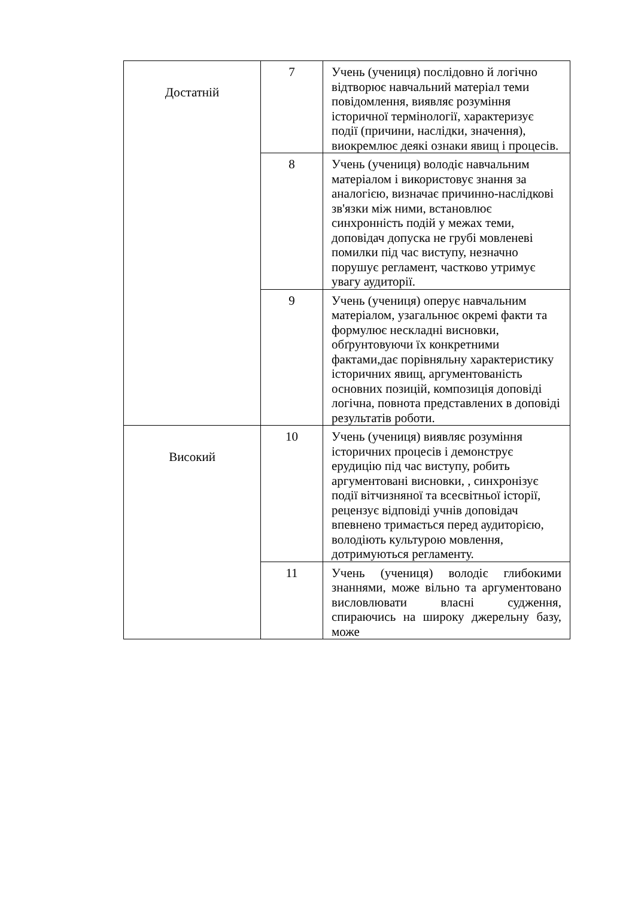| Достатній | 7 | Учень (учениця) послідовно й логічно відтворює навчальний матеріал теми повідомлення, виявляє розуміння історичної термінології, характеризує події (причини, наслідки, значення), виокремлює деякі ознаки явищ і процесів. |
| | 8 | Учень (учениця) володіє навчальним матеріалом і використовує знання за аналогією, визначає причинно-наслідкові зв'язки між ними, встановлює синхронність подій у межах теми, доповідач допуска не грубі мовленеві помилки під час виступу, незначно порушує регламент, частково утримує увагу аудиторії. |
| | 9 | Учень (учениця) оперує навчальним матеріалом, узагальнює окремі факти та формулює нескладні висновки, обґрунтовуючи їх конкретними фактами,дає порівняльну характеристику історичних явищ, аргументованість основних позицій, композиція доповіді логічна, повнота представлених в доповіді результатів роботи. |
| Високий | 10 | Учень (учениця) виявляє розуміння історичних процесів і демонструє ерудицію під час виступу, робить аргументовані висновки, , синхронізує події вітчизняної та всесвітньої історії, рецензує відповіді учнів доповідач впевнено тримається перед аудиторією, володіють культурою мовлення, дотримуються регламенту. |
| | 11 | Учень (учениця) володіє глибокими знаннями, може вільно та аргументовано висловлювати власні судження, спираючись на широку джерельну базу, може |